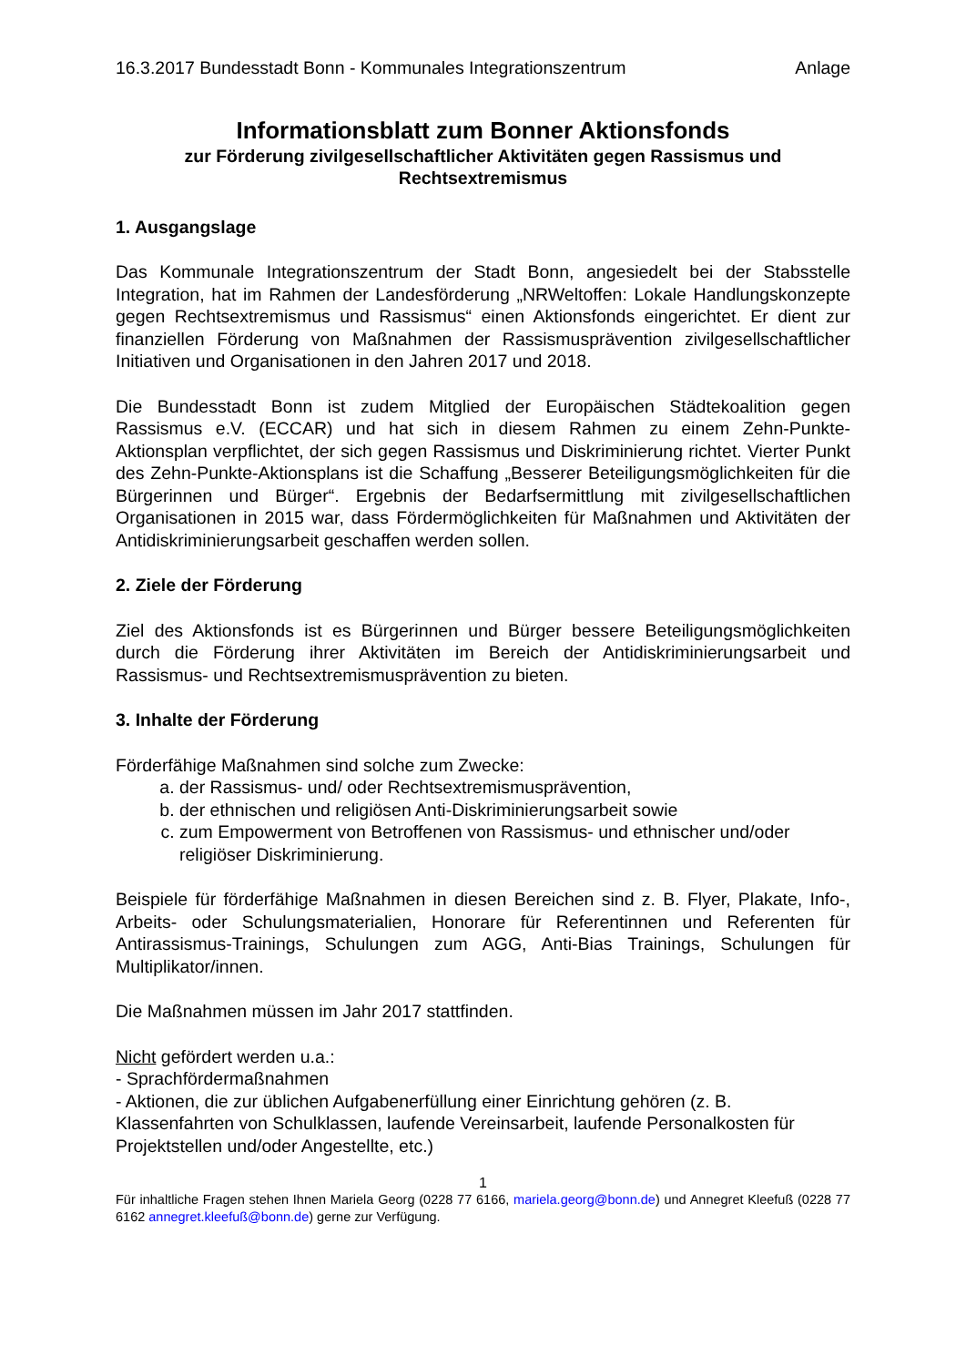16.3.2017 Bundesstadt Bonn - Kommunales Integrationszentrum Anlage
Informationsblatt zum Bonner Aktionsfonds
zur Förderung zivilgesellschaftlicher Aktivitäten gegen Rassismus und Rechtsextremismus
1. Ausgangslage
Das Kommunale Integrationszentrum der Stadt Bonn, angesiedelt bei der Stabsstelle Integration, hat im Rahmen der Landesförderung „NRWeltoffen: Lokale Handlungskonzepte gegen Rechtsextremismus und Rassismus“ einen Aktionsfonds eingerichtet. Er dient zur finanziellen Förderung von Maßnahmen der Rassismusprävention zivilgesellschaftlicher Initiativen und Organisationen in den Jahren 2017 und 2018.
Die Bundesstadt Bonn ist zudem Mitglied der Europäischen Städtekoalition gegen Rassismus e.V. (ECCAR) und hat sich in diesem Rahmen zu einem Zehn-Punkte-Aktionsplan verpflichtet, der sich gegen Rassismus und Diskriminierung richtet. Vierter Punkt des Zehn-Punkte-Aktionsplans ist die Schaffung „Besserer Beteiligungsmöglichkeiten für die Bürgerinnen und Bürger“. Ergebnis der Bedarfsermittlung mit zivilgesellschaftlichen Organisationen in 2015 war, dass Fördermöglichkeiten für Maßnahmen und Aktivitäten der Antidiskriminierungsarbeit geschaffen werden sollen.
2. Ziele der Förderung
Ziel des Aktionsfonds ist es Bürgerinnen und Bürger bessere Beteiligungsmöglichkeiten durch die Förderung ihrer Aktivitäten im Bereich der Antidiskriminierungsarbeit und Rassismus- und Rechtsextremismusprävention zu bieten.
3. Inhalte der Förderung
Förderfähige Maßnahmen sind solche zum Zwecke:
a. der Rassismus- und/ oder Rechtsextremismusprävention,
b. der ethnischen und religiösen Anti-Diskriminierungsarbeit sowie
c. zum Empowerment von Betroffenen von Rassismus- und ethnischer und/oder religiöser Diskriminierung.
Beispiele für förderfähige Maßnahmen in diesen Bereichen sind z. B. Flyer, Plakate, Info-, Arbeits- oder Schulungsmaterialien, Honorare für Referentinnen und Referenten für Antirassismus-Trainings, Schulungen zum AGG, Anti-Bias Trainings, Schulungen für Multiplikator/innen.
Die Maßnahmen müssen im Jahr 2017 stattfinden.
Nicht gefördert werden u.a.:
- Sprachfördermaßnahmen
- Aktionen, die zur üblichen Aufgabenerfüllung einer Einrichtung gehören (z. B. Klassenfahrten von Schulklassen, laufende Vereinsarbeit, laufende Personalkosten für Projektstellen und/oder Angestellte, etc.)
1
Für inhaltliche Fragen stehen Ihnen Mariela Georg (0228 77 6166, mariela.georg@bonn.de) und Annegret Kleefuß (0228 77 6162 annegret.kleefuß@bonn.de) gerne zur Verfügung.